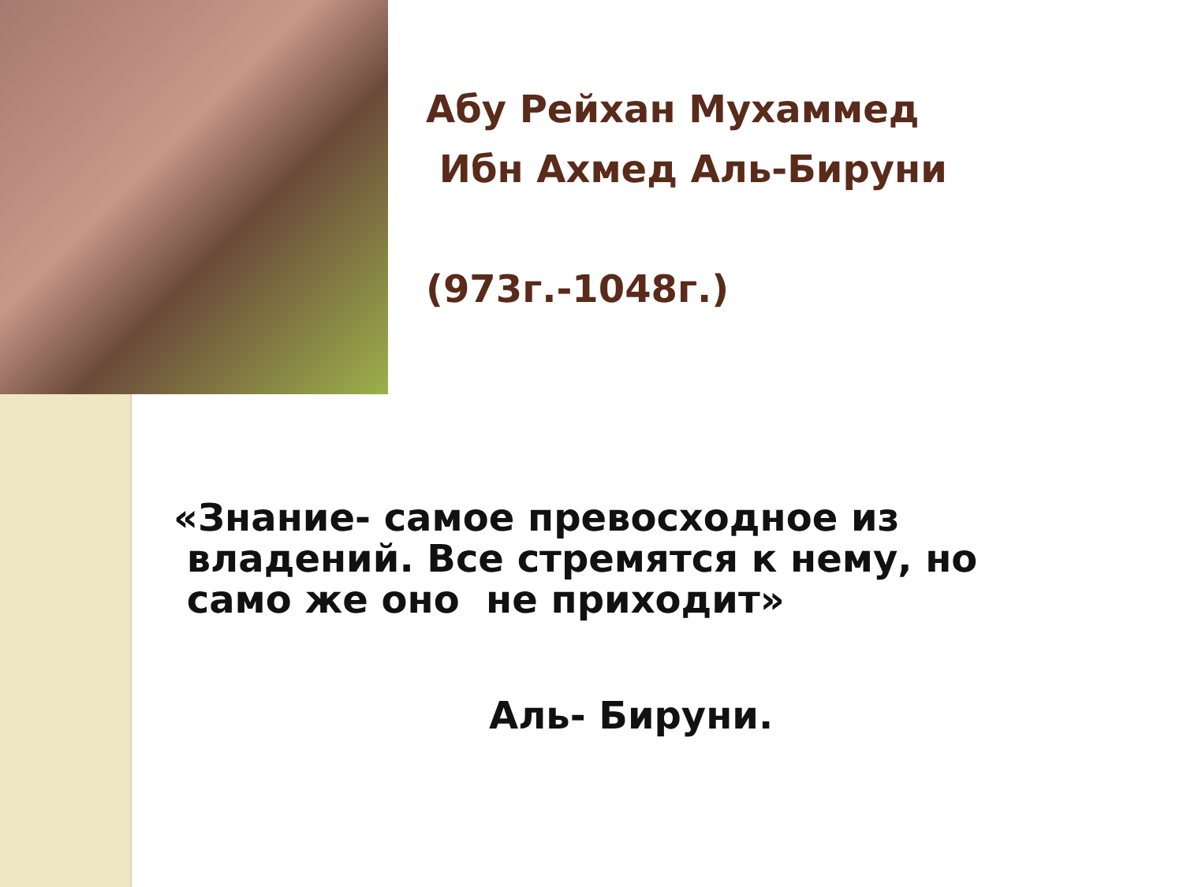Абу Рейхан Мухаммед
Ибн Ахмед Аль-Бируни
(973г.-1048г.)
«Знание- самое превосходное из
владений. Все стремятся к нему, но
само же оно не приходит»
Аль- Бируни.